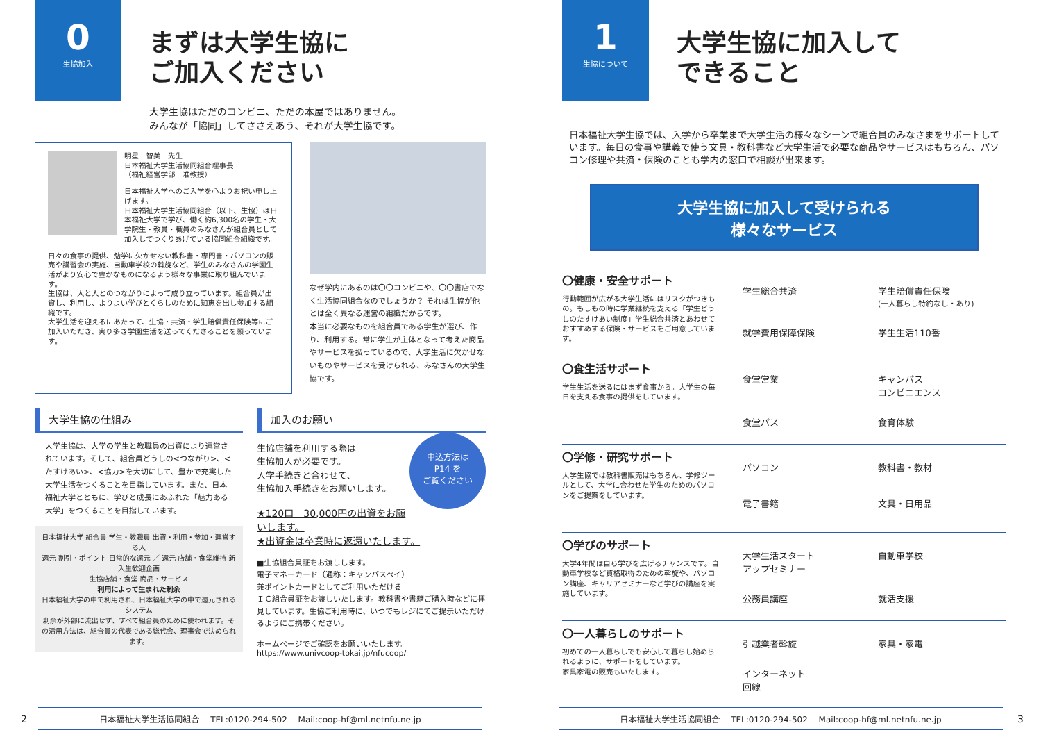0 生協加入
まずは大学生協に
ご加入ください
大学生協はただのコンビニ、ただの本屋ではありません。
みんなが「協同」してささえあう、それが大学生協です。
明星　智美　先生
日本福祉大学生活協同組合理事長
（福祉経営学部　准教授）
日本福祉大学へのご入学を心よりお祝い申し上げます。
日本福祉大学生活協同組合（以下、生協）は日本福祉大学で学び、働く約6,300名の学生・大学院生・教員・職員のみなさんが組合員として加入してつくりあげている協同組合組織です。
日々の食事の提供、勉学に欠かせない教科書・専門書・パソコンの販売や講習会の実施、自動車学校の斡旋など、学生のみなさんの学園生活がより安心で豊かなものになるよう様々な事業に取り組んでいます。
生協は、人と人とのつながりによって成り立っています。組合員が出資し、利用し、よりよい学びとくらしのために知恵を出し参加する組織です。
大学生活を迎えるにあたって、生協・共済・学生賠償責任保険等にご加入いただき、実り多き学園生活を送ってくださることを願っています。
なぜ学内にあるのは〇〇コンビニや、〇〇書店でなく生活協同組合なのでしょうか？ それは生協が他とは全く異なる運営の組織だからです。
本当に必要なものを組合員である学生が選び、作り、利用する。常に学生が主体となって考えた商品やサービスを扱っているので、大学生活に欠かせないものやサービスを受けられる、みなさんの大学生協です。
大学生協の仕組み
大学生協は、大学の学生と教職員の出資により運営されています。そして、組合員どうしの<つながり>、<たすけあい>、<協力>を大切にして、豊かで充実した大学生活をつくることを目指しています。また、日本福祉大学とともに、学びと成長にあふれた「魅力ある大学」をつくることを目指しています。
日本福祉大学 組合員 学生・教職員 出資・利用・参加・運営する人
還元 割引・ポイント 日常的な還元 ／ 還元 店舗・食堂維持 新入生歓迎企画
生協店舗・食堂 商品・サービス
利用によって生まれた剰余
日本福祉大学の中で利用され、日本福祉大学の中で還元されるシステム
剰余が外部に流出せず、すべて組合員のために使われます。その活用方法は、組合員の代表である総代会、理事会で決められます。
加入のお願い
申込方法は
P14 を
ご覧ください
生協店舗を利用する際は
生協加入が必要です。
入学手続きと合わせて、
生協加入手続きをお願いします。
★120口　30,000円の出資をお願いします。
★出資金は卒業時に返還いたします。
■生協組合員証をお渡しします。
電子マネーカード（通称：キャンパスペイ）
兼ポイントカードとしてご利用いただける
ＩＣ組合員証をお渡しいたします。教科書や書籍ご購入時などに拝見しています。生協ご利用時に、いつでもレジにてご提示いただけるようにご携帯ください。
ホームページでご確認をお願いいたします。
https://www.univcoop-tokai.jp/nfucoop/
2
日本福祉大学生活協同組合　 TEL:0120-294-502　 Mail:coop-hf@ml.netnfu.ne.jp
1 生協について
大学生協に加入して
できること
日本福祉大学生協では、入学から卒業まで大学生活の様々なシーンで組合員のみなさまをサポートしています。毎日の食事や講義で使う文具・教科書など大学生活で必要な商品やサービスはもちろん、パソコン修理や共済・保険のことも学内の窓口で相談が出来ます。
大学生協に加入して受けられる
様々なサービス
〇健康・安全サポート
行動範囲が広がる大学生活にはリスクがつきもの。もしもの時に学業継続を支える「学生どうしのたすけあい制度」学生総合共済とあわせておすすめする保険・サービスをご用意しています。
学生総合共済 学生賠償責任保険
(一人暮らし特約なし・あり) 就学費用保障保険 学生生活110番
〇食生活サポート
学生生活を送るにはまず食事から。大学生の毎日を支える食事の提供をしています。
食堂営業 キャンパス
コンビニエンス 食堂パス 食育体験
〇学修・研究サポート
大学生協では教科書販売はもちろん、学修ツールとして、大学に合わせた学生のためのパソコンをご提案をしています。
パソコン 教科書・教材 電子書籍 文具・日用品
〇学びのサポート
大学4年間は自ら学びを広げるチャンスです。自動車学校など資格取得のための斡旋や、パソコン講座、キャリアセミナーなど学びの講座を実施しています。
大学生活スタート
アップセミナー 自動車学校 公務員講座 就活支援
〇一人暮らしのサポート
初めての一人暮らしでも安心して暮らし始められるように、サポートをしています。
家具家電の販売もいたします。
引越業者斡旋 家具・家電 インターネット
回線
3
日本福祉大学生活協同組合　 TEL:0120-294-502　 Mail:coop-hf@ml.netnfu.ne.jp